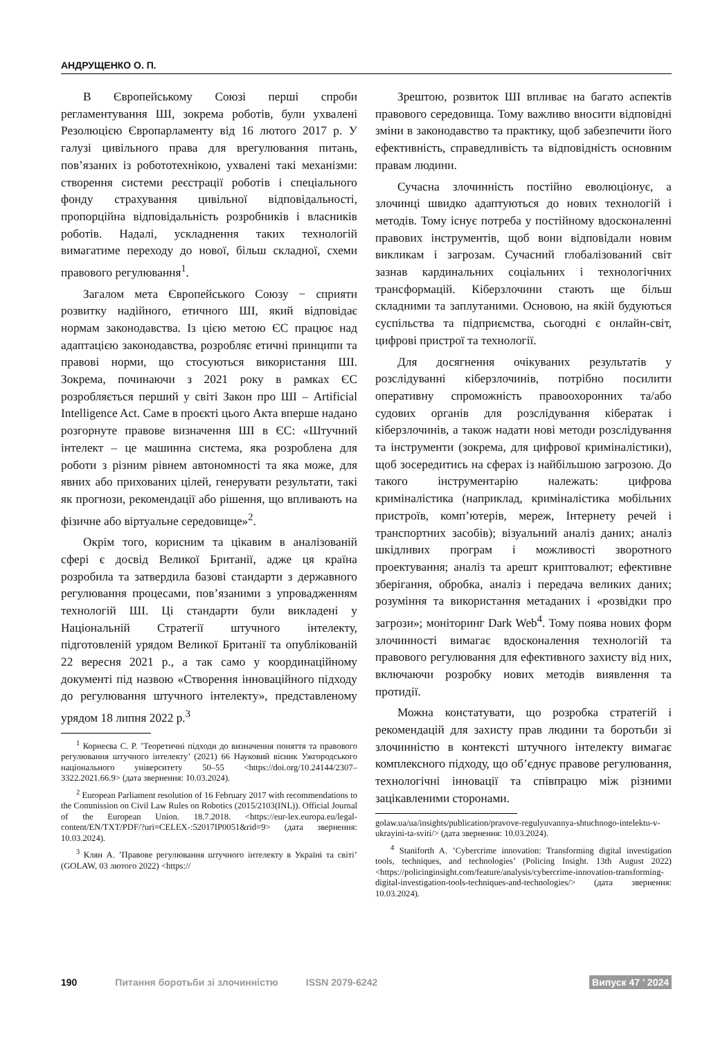АНДРУЩЕНКО О. П.
В Європейському Союзі перші спроби регламентування ШІ, зокрема роботів, були ухвалені Резолюцією Європарламенту від 16 лютого 2017 р. У галузі цивільного права для врегулювання питань, пов’язаних із робототехнікою, ухвалені такі механізми: створення системи реєстрації роботів і спеціального фонду страхування цивільної відповідальності, пропорційна відповідальність розробників і власників роботів. Надалі, ускладнення таких технологій вимагатиме переходу до нової, більш складної, схеми правового регулювання<sup>1</sup>.
Загалом мета Європейського Союзу − сприяти розвитку надійного, етичного ШІ, який відповідає нормам законодавства. Із цією метою ЄС працює над адаптацією законодавства, розробляє етичні принципи та правові норми, що стосуються використання ШІ. Зокрема, починаючи з 2021 року в рамках ЄС розробляється перший у світі Закон про ШІ – Artificial Intelligence Act. Саме в проєкті цього Акта вперше надано розгорнуте правове визначення ШІ в ЄС: «Штучний інтелект – це машинна система, яка розроблена для роботи з різним рівнем автономності та яка може, для явних або прихованих цілей, генерувати результати, такі як прогнози, рекомендації або рішення, що впливають на фізичне або віртуальне середовище»<sup>2</sup>.
Окрім того, корисним та цікавим в аналізованій сфері є досвід Великої Британії, адже ця країна розробила та затвердила базові стандарти з державного регулювання процесами, пов’язаними з упровадженням технологій ШІ. Ці стандарти були викладені у Національній Стратегії штучного інтелекту, підготовленій урядом Великої Британії та опублікованій 22 вересня 2021 р., а так само у координаційному документі під назвою «Створення інноваційного підходу до регулювання штучного інтелекту», представленому урядом 18 липня 2022 р.<sup>3</sup>
<sup>1</sup> Корнеєва С. Р. ’Теоретичні підходи до визначення поняття та правового регулювання штучного інтелекту’ (2021) 66 Науковий вісник Ужгородського національного університету 50–55 <https://doi.org/10.24144/2307–3322.2021.66.9> (дата звернення: 10.03.2024).
<sup>2</sup> European Parliament resolution of 16 February 2017 with recommendations to the Commission on Civil Law Rules on Robotics (2015/2103(INL)). Official Journal of the European Union. 18.7.2018. <https://eur-lex.europa.eu/legal-content/EN/TXT/PDF/?uri=CELEX-:52017IP0051&rid=9> (дата звернення: 10.03.2024).
<sup>3</sup> Клян А. ’Правове регулювання штучного інтелекту в Україні та світі’ (GOLAW, 03 лютого 2022) <https://
Зрештою, розвиток ШІ впливає на багато аспектів правового середовища. Тому важливо вносити відповідні зміни в законодавство та практику, щоб забезпечити його ефективність, справедливість та відповідність основним правам людини.
Сучасна злочинність постійно еволюціонує, а злочинці швидко адаптуються до нових технологій і методів. Тому існує потреба у постійному вдосконаленні правових інструментів, щоб вони відповідали новим викликам і загрозам. Сучасний глобалізований світ зазнав кардинальних соціальних і технологічних трансформацій. Кіберзлочини стають ще більш складними та заплутаними. Основою, на якій будуються суспільства та підприємства, сьогодні є онлайн-світ, цифрові пристрої та технології.
Для досягнення очікуваних результатів у розслідуванні кіберзлочинів, потрібно посилити оперативну спроможність правоохоронних та/або судових органів для розслідування кібератак і кіберзлочинів, а також надати нові методи розслідування та інструменти (зокрема, для цифрової криміналістики), щоб зосередитись на сферах із найбільшою загрозою. До такого інструментарію належать: цифрова криміналістика (наприклад, криміналістика мобільних пристроїв, комп’ютерів, мереж, Інтернету речей і транспортних засобів); візуальний аналіз даних; аналіз шкідливих програм і можливості зворотного проектування; аналіз та арешт криптовалют; ефективне зберігання, обробка, аналіз і передача великих даних; розуміння та використання метаданих і «розвідки про загрози»; моніторинг Dark Web<sup>4</sup>. Тому поява нових форм злочинності вимагає вдосконалення технологій та правового регулювання для ефективного захисту від них, включаючи розробку нових методів виявлення та протидії.
Можна констатувати, що розробка стратегій і рекомендацій для захисту прав людини та боротьби зі злочинністю в контексті штучного інтелекту вимагає комплексного підходу, що об’єднує правове регулювання, технологічні інновації та співпрацю між різними зацікавленими сторонами.
golaw.ua/ua/insights/publication/pravove-regulyuvannya-shtuchnogo-intelektu-v-ukrayini-ta-sviti/> (дата звернення: 10.03.2024).
<sup>4</sup> Staniforth A. ’Cybercrime innovation: Transforming digital investigation tools, techniques, and technologies’ (Policing Insight. 13th August 2022) <https://policinginsight.com/feature/analysis/cybercrime-innovation-transforming-digital-investigation-tools-techniques-and-technologies/> (дата звернення: 10.03.2024).
190 Питання боротьби зі злочинністю ISSN 2079-6242 Випуск 47 ’ 2024